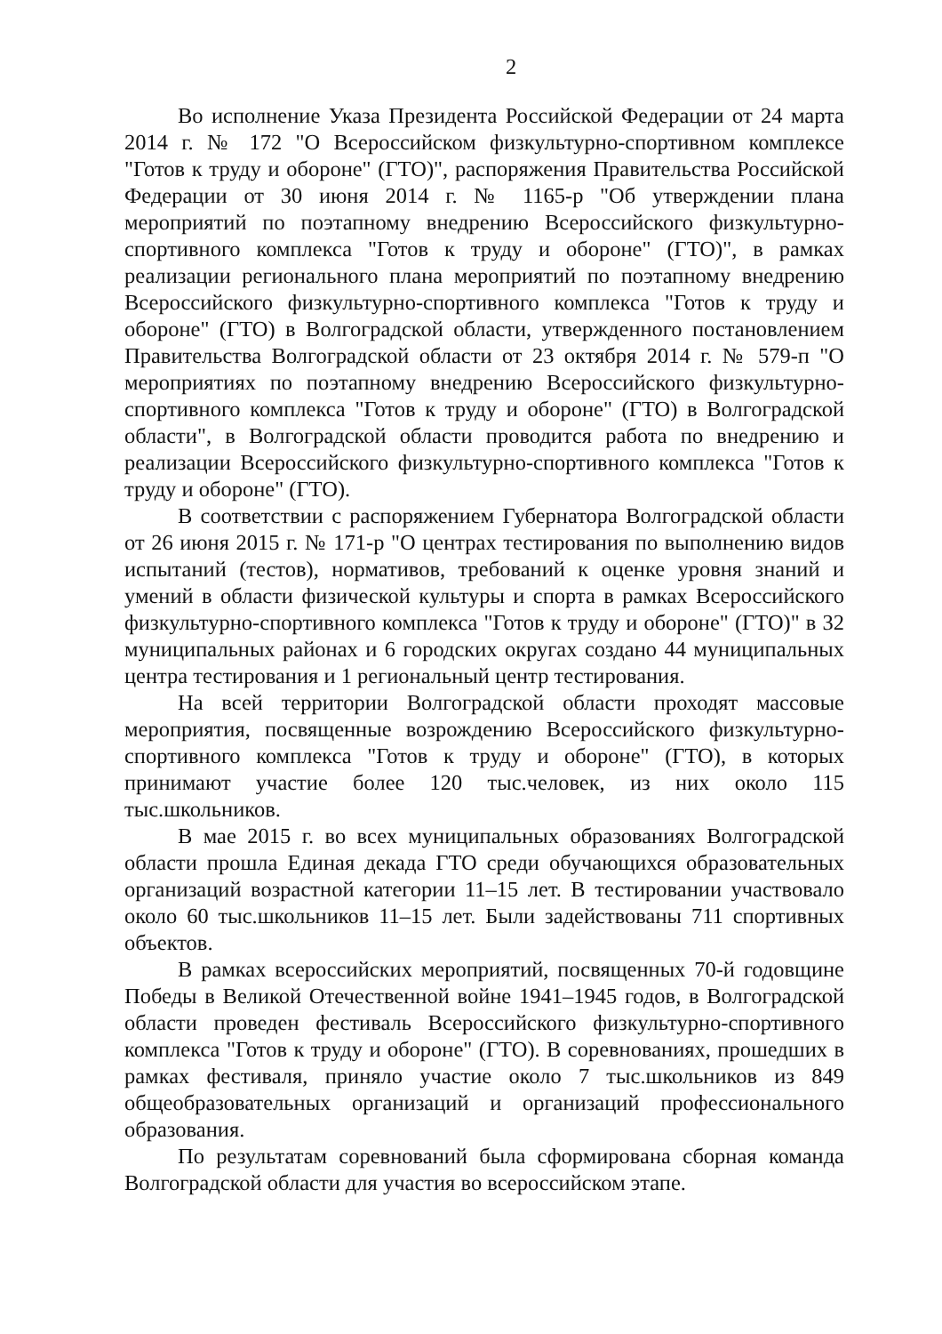2
Во исполнение Указа Президента Российской Федерации от 24 марта 2014 г. № 172 "О Всероссийском физкультурно-спортивном комплексе "Готов к труду и обороне" (ГТО)", распоряжения Правительства Российской Федерации от 30 июня 2014 г. № 1165-р "Об утверждении плана мероприятий по поэтапному внедрению Всероссийского физкультурно-спортивного комплекса "Готов к труду и обороне" (ГТО)", в рамках реализации регионального плана мероприятий по поэтапному внедрению Всероссийского физкультурно-спортивного комплекса "Готов к труду и обороне" (ГТО) в Волгоградской области, утвержденного постановлением Правительства Волгоградской области от 23 октября 2014 г. № 579-п "О мероприятиях по поэтапному внедрению Всероссийского физкультурно-спортивного комплекса "Готов к труду и обороне" (ГТО) в Волгоградской области", в Волгоградской области проводится работа по внедрению и реализации Всероссийского физкультурно-спортивного комплекса "Готов к труду и обороне" (ГТО).
В соответствии с распоряжением Губернатора Волгоградской области от 26 июня 2015 г. № 171-р "О центрах тестирования по выполнению видов испытаний (тестов), нормативов, требований к оценке уровня знаний и умений в области физической культуры и спорта в рамках Всероссийского физкультурно-спортивного комплекса "Готов к труду и обороне" (ГТО)" в 32 муниципальных районах и 6 городских округах создано 44 муниципальных центра тестирования и 1 региональный центр тестирования.
На всей территории Волгоградской области проходят массовые мероприятия, посвященные возрождению Всероссийского физкультурно-спортивного комплекса "Готов к труду и обороне" (ГТО), в которых принимают участие более 120 тыс.человек, из них около 115 тыс.школьников.
В мае 2015 г. во всех муниципальных образованиях Волгоградской области прошла Единая декада ГТО среди обучающихся образовательных организаций возрастной категории 11–15 лет. В тестировании участвовало около 60 тыс.школьников 11–15 лет. Были задействованы 711 спортивных объектов.
В рамках всероссийских мероприятий, посвященных 70-й годовщине Победы в Великой Отечественной войне 1941–1945 годов, в Волгоградской области проведен фестиваль Всероссийского физкультурно-спортивного комплекса "Готов к труду и обороне" (ГТО). В соревнованиях, прошедших в рамках фестиваля, приняло участие около 7 тыс.школьников из 849 общеобразовательных организаций и организаций профессионального образования.
По результатам соревнований была сформирована сборная команда Волгоградской области для участия во всероссийском этапе.